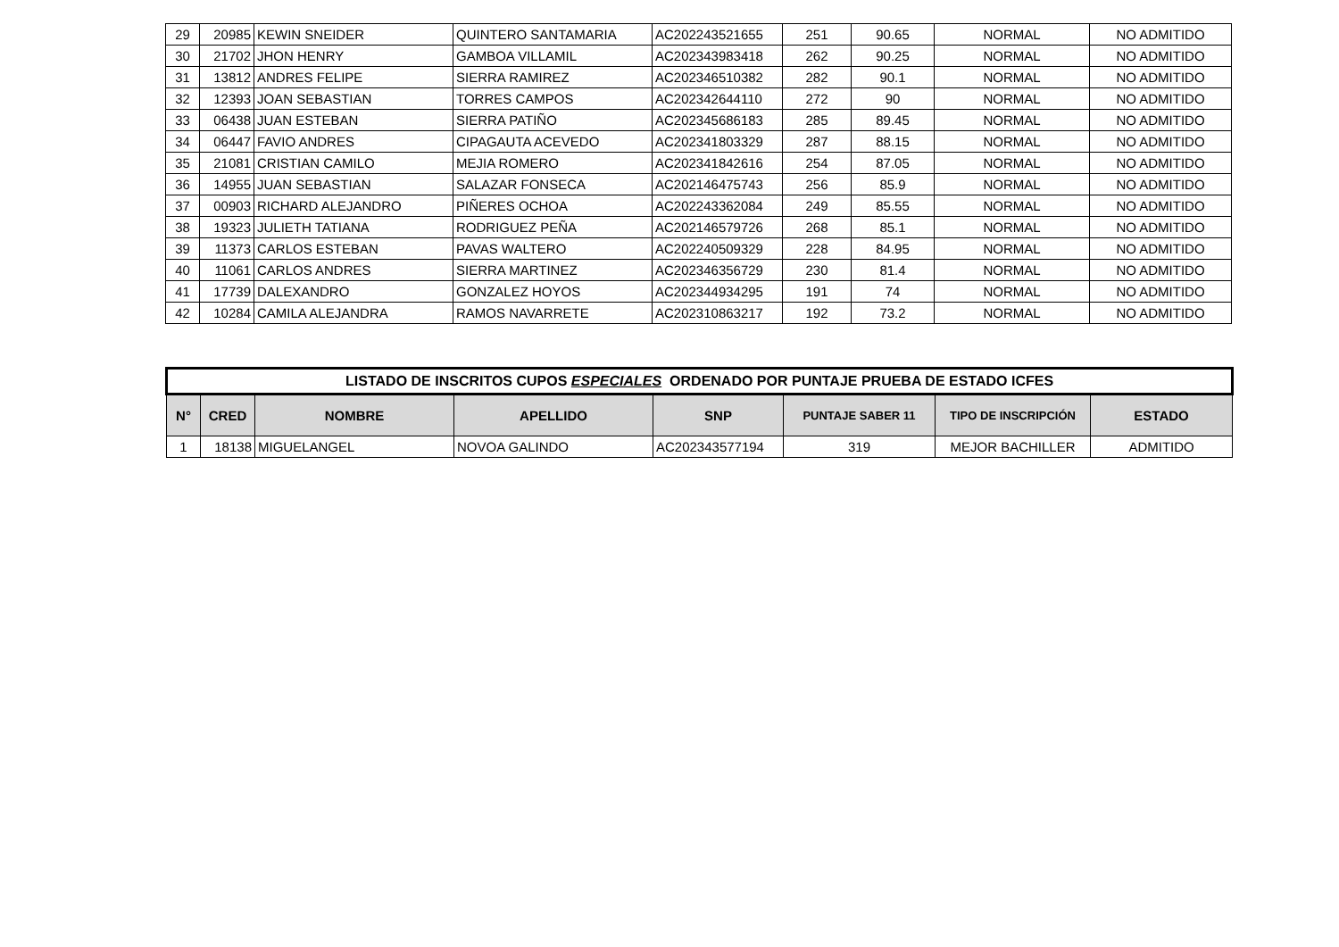| 29 | 20985 | KEWIN SNEIDER | QUINTERO SANTAMARIA | AC202243521655 | 251 | 90.65 | NORMAL | NO ADMITIDO |
| 30 | 21702 | JHON HENRY | GAMBOA VILLAMIL | AC202343983418 | 262 | 90.25 | NORMAL | NO ADMITIDO |
| 31 | 13812 | ANDRES FELIPE | SIERRA RAMIREZ | AC202346510382 | 282 | 90.1 | NORMAL | NO ADMITIDO |
| 32 | 12393 | JOAN SEBASTIAN | TORRES CAMPOS | AC202342644110 | 272 | 90 | NORMAL | NO ADMITIDO |
| 33 | 06438 | JUAN ESTEBAN | SIERRA PATIÑO | AC202345686183 | 285 | 89.45 | NORMAL | NO ADMITIDO |
| 34 | 06447 | FAVIO ANDRES | CIPAGAUTA ACEVEDO | AC202341803329 | 287 | 88.15 | NORMAL | NO ADMITIDO |
| 35 | 21081 | CRISTIAN CAMILO | MEJIA ROMERO | AC202341842616 | 254 | 87.05 | NORMAL | NO ADMITIDO |
| 36 | 14955 | JUAN SEBASTIAN | SALAZAR FONSECA | AC202146475743 | 256 | 85.9 | NORMAL | NO ADMITIDO |
| 37 | 00903 | RICHARD ALEJANDRO | PIÑERES OCHOA | AC202243362084 | 249 | 85.55 | NORMAL | NO ADMITIDO |
| 38 | 19323 | JULIETH TATIANA | RODRIGUEZ PEÑA | AC202146579726 | 268 | 85.1 | NORMAL | NO ADMITIDO |
| 39 | 11373 | CARLOS ESTEBAN | PAVAS WALTERO | AC202240509329 | 228 | 84.95 | NORMAL | NO ADMITIDO |
| 40 | 11061 | CARLOS ANDRES | SIERRA MARTINEZ | AC202346356729 | 230 | 81.4 | NORMAL | NO ADMITIDO |
| 41 | 17739 | DALEXANDRO | GONZALEZ HOYOS | AC202344934295 | 191 | 74 | NORMAL | NO ADMITIDO |
| 42 | 10284 | CAMILA ALEJANDRA | RAMOS NAVARRETE | AC202310863217 | 192 | 73.2 | NORMAL | NO ADMITIDO |
| LISTADO DE INSCRITOS CUPOS ESPECIALES ORDENADO POR PUNTAJE PRUEBA DE ESTADO ICFES | | | | | | | |
| --- | --- | --- | --- | --- | --- | --- | --- |
| N° | CRED | NOMBRE | APELLIDO | SNP | PUNTAJE SABER 11 | TIPO DE INSCRIPCIÓN | ESTADO |
| 1 | 18138 | MIGUELANGEL | NOVOA GALINDO | AC202343577194 | 319 | MEJOR BACHILLER | ADMITIDO |